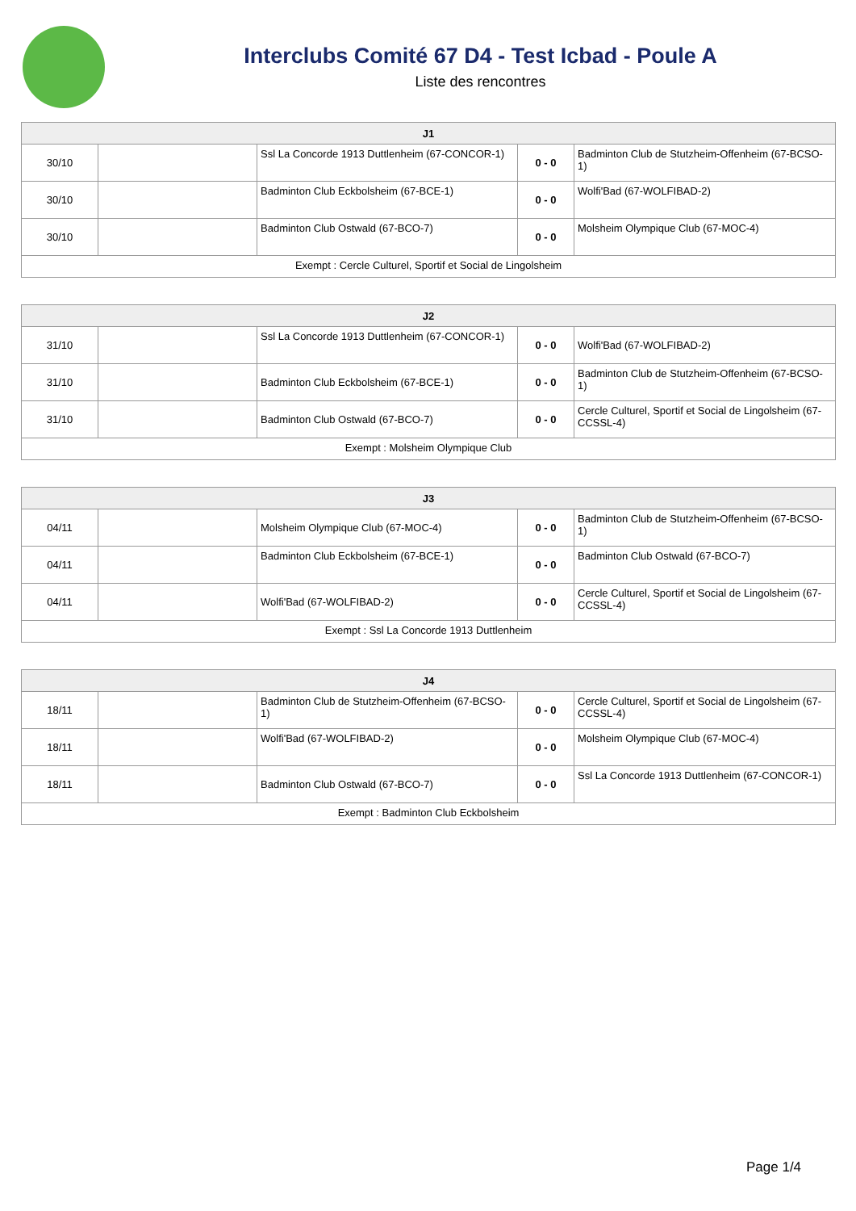Interclubs Comité 67 D4 - Test Icbad - Poule A
Liste des rencontres
| J1 | | | | |
| --- | --- | --- | --- | --- |
| 30/10 | | Ssl La Concorde 1913 Duttlenheim (67-CONCOR-1) | 0 - 0 | Badminton Club de Stutzheim-Offenheim (67-BCSO-1) |
| 30/10 | | Badminton Club Eckbolsheim (67-BCE-1) | 0 - 0 | Wolfi'Bad (67-WOLFIBAD-2) |
| 30/10 | | Badminton Club Ostwald (67-BCO-7) | 0 - 0 | Molsheim Olympique Club (67-MOC-4) |
| Exempt : Cercle Culturel, Sportif et Social de Lingolsheim | | | | |
| J2 | | | | |
| --- | --- | --- | --- | --- |
| 31/10 | | Ssl La Concorde 1913 Duttlenheim (67-CONCOR-1) | 0 - 0 | Wolfi'Bad (67-WOLFIBAD-2) |
| 31/10 | | Badminton Club Eckbolsheim (67-BCE-1) | 0 - 0 | Badminton Club de Stutzheim-Offenheim (67-BCSO-1) |
| 31/10 | | Badminton Club Ostwald (67-BCO-7) | 0 - 0 | Cercle Culturel, Sportif et Social de Lingolsheim (67-CCSSL-4) |
| Exempt : Molsheim Olympique Club | | | | |
| J3 | | | | |
| --- | --- | --- | --- | --- |
| 04/11 | | Molsheim Olympique Club (67-MOC-4) | 0 - 0 | Badminton Club de Stutzheim-Offenheim (67-BCSO-1) |
| 04/11 | | Badminton Club Eckbolsheim (67-BCE-1) | 0 - 0 | Badminton Club Ostwald (67-BCO-7) |
| 04/11 | | Wolfi'Bad (67-WOLFIBAD-2) | 0 - 0 | Cercle Culturel, Sportif et Social de Lingolsheim (67-CCSSL-4) |
| Exempt : Ssl La Concorde 1913 Duttlenheim | | | | |
| J4 | | | | |
| --- | --- | --- | --- | --- |
| 18/11 | | Badminton Club de Stutzheim-Offenheim (67-BCSO-1) | 0 - 0 | Cercle Culturel, Sportif et Social de Lingolsheim (67-CCSSL-4) |
| 18/11 | | Wolfi'Bad (67-WOLFIBAD-2) | 0 - 0 | Molsheim Olympique Club (67-MOC-4) |
| 18/11 | | Badminton Club Ostwald (67-BCO-7) | 0 - 0 | Ssl La Concorde 1913 Duttlenheim (67-CONCOR-1) |
| Exempt : Badminton Club Eckbolsheim | | | | |
Page 1/4